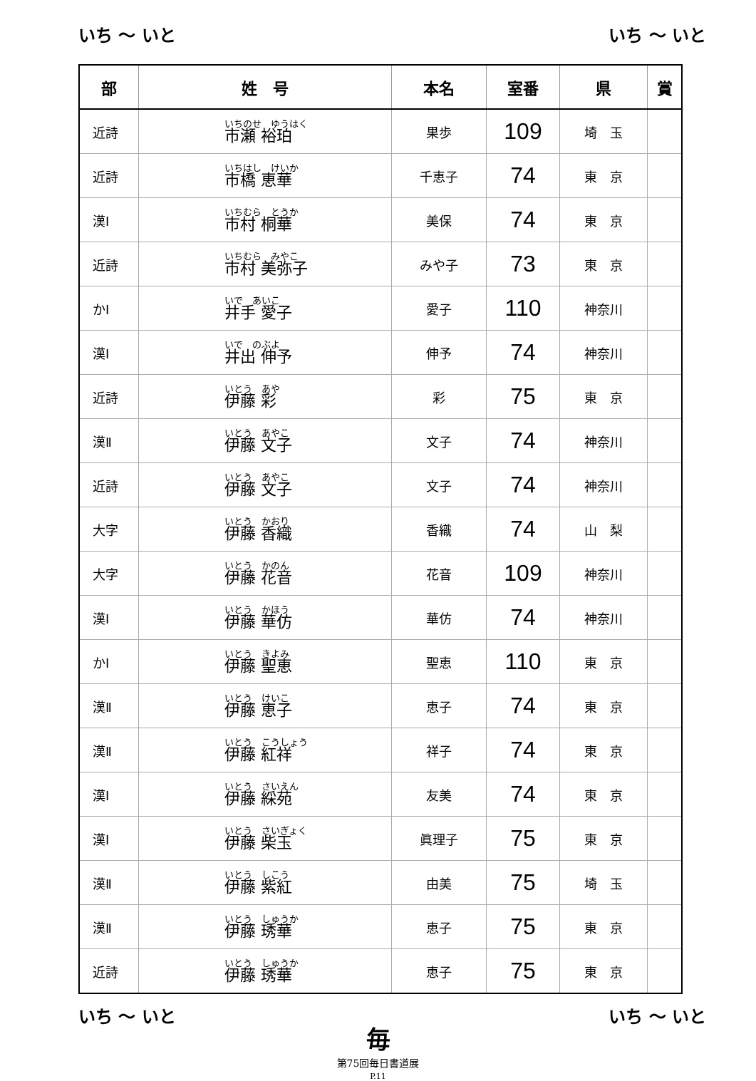いち ～ いと いち ～ いと
| 部 | 姓 号 | 本名 | 室番 | 県 | 賞 |
| --- | --- | --- | --- | --- | --- |
| 近詩 | いちのせ ゆうはく 市瀬 裕珀 | 果歩 | 109 | 埼 玉 | |
| 近詩 | いちはし けいか 市橋 恵華 | 千恵子 | 74 | 東 京 | |
| 漢Ⅰ | いちむら とうか 市村 桐華 | 美保 | 74 | 東 京 | |
| 近詩 | いちむら みやこ 市村 美弥子 | みや子 | 73 | 東 京 | |
| かⅠ | いで あいこ 井手 愛子 | 愛子 | 110 | 神奈川 | |
| 漢Ⅰ | いで のぶよ 井出 伸予 | 伸予 | 74 | 神奈川 | |
| 近詩 | いとう あや 伊藤 彩 | 彩 | 75 | 東 京 | |
| 漢Ⅱ | いとう あやこ 伊藤 文子 | 文子 | 74 | 神奈川 | |
| 近詩 | いとう あやこ 伊藤 文子 | 文子 | 74 | 神奈川 | |
| 大字 | いとう かおり 伊藤 香織 | 香織 | 74 | 山 梨 | |
| 大字 | いとう かのん 伊藤 花音 | 花音 | 109 | 神奈川 | |
| 漢Ⅰ | いとう かほう 伊藤 華仿 | 華仿 | 74 | 神奈川 | |
| かⅠ | いとう きよみ 伊藤 聖恵 | 聖恵 | 110 | 東 京 | |
| 漢Ⅱ | いとう けいこ 伊藤 恵子 | 恵子 | 74 | 東 京 | |
| 漢Ⅱ | いとう こうしょう 伊藤 紅祥 | 祥子 | 74 | 東 京 | |
| 漢Ⅰ | いとう さいえん 伊藤 綵苑 | 友美 | 74 | 東 京 | |
| 漢Ⅰ | いとう さいぎょく 伊藤 柴玉 | 眞理子 | 75 | 東 京 | |
| 漢Ⅱ | いとう しこう 伊藤 紫紅 | 由美 | 75 | 埼 玉 | |
| 漢Ⅱ | いとう しゅうか 伊藤 琇華 | 恵子 | 75 | 東 京 | |
| 近詩 | いとう しゅうか 伊藤 琇華 | 恵子 | 75 | 東 京 | |
いち ～ いと いち ～ いと
毎
第75回毎日書道展
P.11